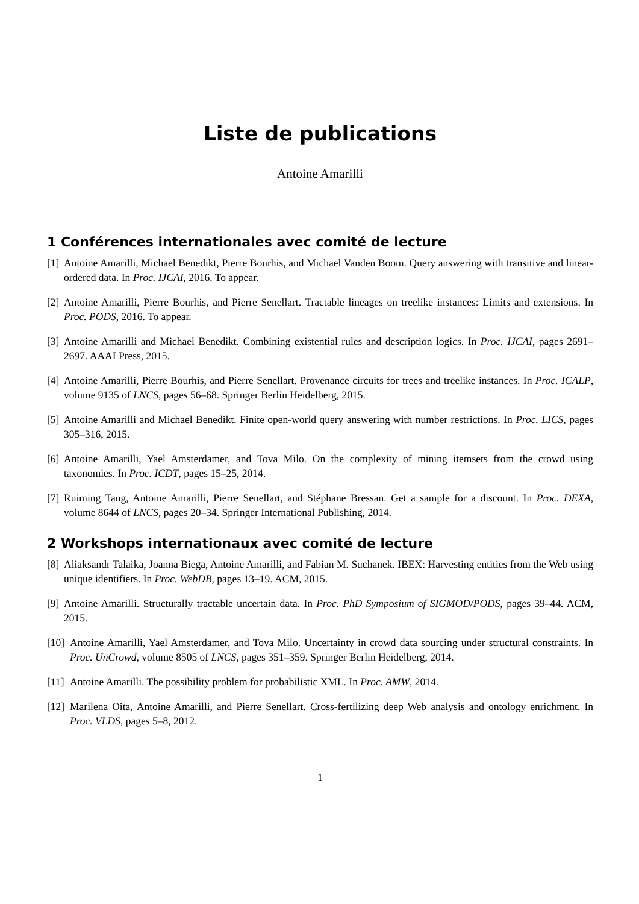Liste de publications
Antoine Amarilli
1 Conférences internationales avec comité de lecture
[1] Antoine Amarilli, Michael Benedikt, Pierre Bourhis, and Michael Vanden Boom. Query answering with transitive and linear-ordered data. In Proc. IJCAI, 2016. To appear.
[2] Antoine Amarilli, Pierre Bourhis, and Pierre Senellart. Tractable lineages on treelike instances: Limits and extensions. In Proc. PODS, 2016. To appear.
[3] Antoine Amarilli and Michael Benedikt. Combining existential rules and description logics. In Proc. IJCAI, pages 2691–2697. AAAI Press, 2015.
[4] Antoine Amarilli, Pierre Bourhis, and Pierre Senellart. Provenance circuits for trees and treelike instances. In Proc. ICALP, volume 9135 of LNCS, pages 56–68. Springer Berlin Heidelberg, 2015.
[5] Antoine Amarilli and Michael Benedikt. Finite open-world query answering with number restrictions. In Proc. LICS, pages 305–316, 2015.
[6] Antoine Amarilli, Yael Amsterdamer, and Tova Milo. On the complexity of mining itemsets from the crowd using taxonomies. In Proc. ICDT, pages 15–25, 2014.
[7] Ruiming Tang, Antoine Amarilli, Pierre Senellart, and Stéphane Bressan. Get a sample for a discount. In Proc. DEXA, volume 8644 of LNCS, pages 20–34. Springer International Publishing, 2014.
2 Workshops internationaux avec comité de lecture
[8] Aliaksandr Talaika, Joanna Biega, Antoine Amarilli, and Fabian M. Suchanek. IBEX: Harvesting entities from the Web using unique identifiers. In Proc. WebDB, pages 13–19. ACM, 2015.
[9] Antoine Amarilli. Structurally tractable uncertain data. In Proc. PhD Symposium of SIGMOD/PODS, pages 39–44. ACM, 2015.
[10] Antoine Amarilli, Yael Amsterdamer, and Tova Milo. Uncertainty in crowd data sourcing under structural constraints. In Proc. UnCrowd, volume 8505 of LNCS, pages 351–359. Springer Berlin Heidelberg, 2014.
[11] Antoine Amarilli. The possibility problem for probabilistic XML. In Proc. AMW, 2014.
[12] Marilena Oita, Antoine Amarilli, and Pierre Senellart. Cross-fertilizing deep Web analysis and ontology enrichment. In Proc. VLDS, pages 5–8, 2012.
1